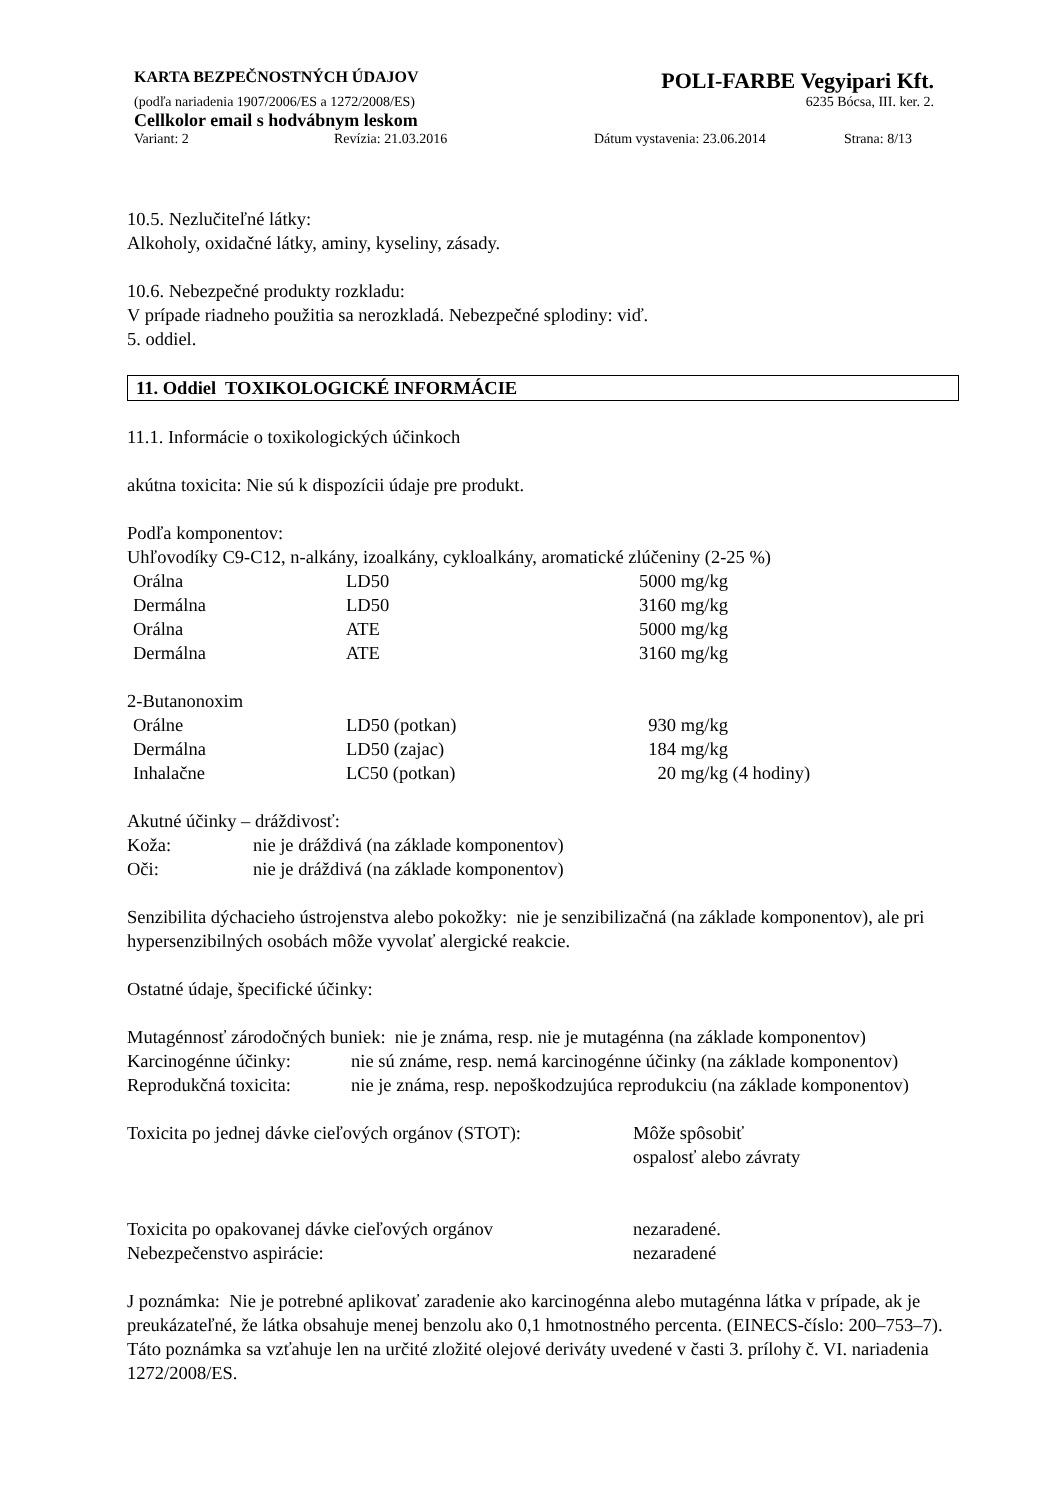KARTA BEZPEČNOSTNÝCH ÚDAJOV POLI-FARBE Vegyipari Kft.
(podľa nariadenia 1907/2006/ES a 1272/2008/ES) 6235 Bócsa, III. ker. 2.
Cellkolor email s hodvábnym leskom
Variant: 2 Revízia: 21.03.2016 Dátum vystavenia: 23.06.2014 Strana: 8/13
10.5. Nezlučiteľné látky:
Alkoholy, oxidačné látky, aminy, kyseliny, zásady.
10.6. Nebezpečné produkty rozkladu:
V prípade riadneho použitia sa nerozkladá. Nebezpečné splodiny: viď.
5. oddiel.
11. Oddiel TOXIKOLOGICKÉ INFORMÁCIE
11.1. Informácie o toxikologických účinkoch
akútna toxicita: Nie sú k dispozícii údaje pre produkt.
Podľa komponentov:
Uhľovodíky C9-C12, n-alkány, izoalkány, cykloalkány, aromatické zlúčeniny (2-25 %)
| Orálna | LD50 | 5000 | mg/kg |
| Dermálna | LD50 | 3160 | mg/kg |
| Orálna | ATE | 5000 | mg/kg |
| Dermálna | ATE | 3160 | mg/kg |
2-Butanonoxim
| Orálne | LD50 (potkan) | 930 | mg/kg |
| Dermálna | LD50 (zajac) | 184 | mg/kg |
| Inhalačne | LC50 (potkan) | 20 | mg/kg (4 hodiny) |
Akutné účinky – dráždivosť:
| Koža: | nie je dráždivá (na základe komponentov) |
| Oči: | nie je dráždivá (na základe komponentov) |
Senzibilita dýchacieho ústrojenstva alebo pokožky: nie je senzibilizačná (na základe komponentov), ale pri hypersenzibilných osobách môže vyvolať alergické reakcie.
Ostatné údaje, špecifické účinky:
Mutagénnosť zárodočných buniek: nie je známa, resp. nie je mutagénna (na základe komponentov)
Karcinogénne účinky: nie sú známe, resp. nemá karcinogénne účinky (na základe komponentov)
Reprodukčná toxicita: nie je známa, resp. nepoškodzujúca reprodukciu (na základe komponentov)
| Toxicita po jednej dávke cieľových orgánov (STOT): | Môže spôsobiť ospalosť alebo závraty |
| Toxicita po opakovanej dávke cieľových orgánov | nezaradené. |
| Nebezpečenstvo aspirácie: | nezaradené |
J poznámka: Nie je potrebné aplikovať zaradenie ako karcinogénna alebo mutagénna látka v prípade, ak je preukázateľné, že látka obsahuje menej benzolu ako 0,1 hmotnostného percenta. (EINECS-číslo: 200–753–7). Táto poznámka sa vzťahuje len na určité zložité olejové deriváty uvedené v časti 3. prílohy č. VI. nariadenia 1272/2008/ES.